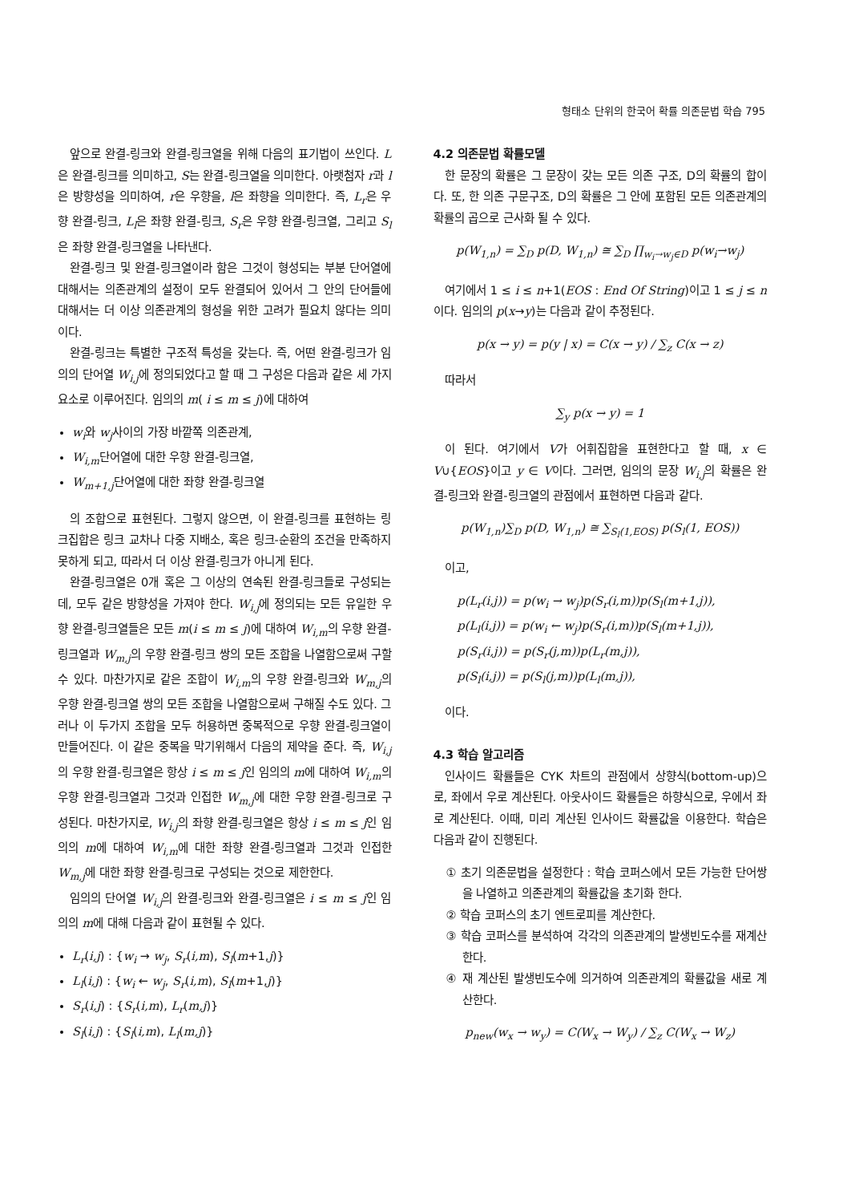형태소 단위의 한국어 확률 의존문법 학습 795
앞으로 완결-링크와 완결-링크열을 위해 다음의 표기법이 쓰인다. L은 완결-링크를 의미하고, S는 완결-링크열을 의미한다. 아랫첨자 r과 l은 방향성을 의미하여, r은 우향을, l은 좌향을 의미한다. 즉, L<sub>r</sub>은 우향 완결-링크, L<sub>l</sub>은 좌향 완결-링크, S<sub>r</sub>은 우향 완결-링크열, 그리고 S<sub>l</sub>은 좌향 완결-링크열을 나타낸다.
완결-링크 및 완결-링크열이라 함은 그것이 형성되는 부분 단어열에 대해서는 의존관계의 설정이 모두 완결되어 있어서 그 안의 단어들에 대해서는 더 이상 의존관계의 형성을 위한 고려가 필요치 않다는 의미이다.
완결-링크는 특별한 구조적 특성을 갖는다. 즉, 어떤 완결-링크가 임의의 단어열 W<sub>i,j</sub>에 정의되었다고 할 때 그 구성은 다음과 같은 세 가지 요소로 이루어진다. 임의의 m( i ≤ m ≤ j)에 대하여
w<sub>i</sub>와 w<sub>j</sub>사이의 가장 바깥쪽 의존관계,
W<sub>i,m</sub>단어열에 대한 우향 완결-링크열,
W<sub>m+1,j</sub>단어열에 대한 좌향 완결-링크열
의 조합으로 표현된다. 그렇지 않으면, 이 완결-링크를 표현하는 링크집합은 링크 교차나 다중 지배소, 혹은 링크-순환의 조건을 만족하지 못하게 되고, 따라서 더 이상 완결-링크가 아니게 된다.
완결-링크열은 0개 혹은 그 이상의 연속된 완결-링크들로 구성되는데, 모두 같은 방향성을 가져야 한다. W<sub>i,j</sub>에 정의되는 모든 유일한 우향 완결-링크열들은 모든 m(i ≤ m ≤ j)에 대하여 W<sub>i,m</sub>의 우향 완결-링크열과 W<sub>m,j</sub>의 우향 완결-링크 쌍의 모든 조합을 나열함으로써 구할 수 있다. 마찬가지로 같은 조합이 W<sub>i,m</sub>의 우향 완결-링크와 W<sub>m,j</sub>의 우향 완결-링크열 쌍의 모든 조합을 나열함으로써 구해질 수도 있다. 그러나 이 두가지 조합을 모두 허용하면 중복적으로 우향 완결-링크열이 만들어진다. 이 같은 중복을 막기위해서 다음의 제약을 준다. 즉, W<sub>i,j</sub>의 우향 완결-링크열은 항상 i ≤ m ≤ j인 임의의 m에 대하여 W<sub>i,m</sub>의 우향 완결-링크열과 그것과 인접한 W<sub>m,j</sub>에 대한 우향 완결-링크로 구성된다. 마찬가지로, W<sub>i,j</sub>의 좌향 완결-링크열은 항상 i ≤ m ≤ j인 임의의 m에 대하여 W<sub>i,m</sub>에 대한 좌향 완결-링크열과 그것과 인접한 W<sub>m,j</sub>에 대한 좌향 완결-링크로 구성되는 것으로 제한한다.
임의의 단어열 W<sub>i,j</sub>의 완결-링크와 완결-링크열은 i ≤ m ≤ j인 임의의 m에 대해 다음과 같이 표현될 수 있다.
L<sub>r</sub>(i,j) : {w<sub>i</sub> → w<sub>j</sub>, S<sub>r</sub>(i,m), S<sub>l</sub>(m+1,j)}
L<sub>l</sub>(i,j) : {w<sub>i</sub> ← w<sub>j</sub>, S<sub>r</sub>(i,m), S<sub>l</sub>(m+1,j)}
S<sub>r</sub>(i,j) : {S<sub>r</sub>(i,m), L<sub>r</sub>(m,j)}
S<sub>l</sub>(i,j) : {S<sub>l</sub>(i,m), L<sub>l</sub>(m,j)}
4.2 의존문법 확률모델
한 문장의 확률은 그 문장이 갖는 모든 의존 구조, D의 확률의 합이다. 또, 한 의존 구문구조, D의 확률은 그 안에 포함된 모든 의존관계의 확률의 곱으로 근사화 될 수 있다.
p(W<sub>1,n</sub>) = ∑<sub>D</sub> p(D, W<sub>1,n</sub>) ≅ ∑<sub>D</sub> ∏<sub>w<sub>i</sub>→w<sub>j</sub>∈D</sub> p(w<sub>i</sub>→w<sub>j</sub>)
여기에서 1 ≤ i ≤ n+1(EOS : End Of String)이고 1 ≤ j ≤ n이다. 임의의 p(x→y)는 다음과 같이 추정된다.
p(x → y) = p(y | x) = C(x → y) / ∑<sub>z</sub> C(x → z)
따라서
∑<sub>y</sub> p(x → y) = 1
이 된다. 여기에서 V가 어휘집합을 표현한다고 할 때, x ∈ V∪{EOS}이고 y ∈ V이다. 그러면, 임의의 문장 W<sub>i,j</sub>의 확률은 완결-링크와 완결-링크열의 관점에서 표현하면 다음과 같다.
p(W<sub>1,n</sub>)∑<sub>D</sub> p(D, W<sub>1,n</sub>) ≅ ∑<sub>S<sub>l</sub>(1,EOS)</sub> p(S<sub>l</sub>(1, EOS))
이고,
p(L<sub>r</sub>(i,j)) = p(w<sub>i</sub> → w<sub>j</sub>)p(S<sub>r</sub>(i,m))p(S<sub>l</sub>(m+1,j)),
p(L<sub>l</sub>(i,j)) = p(w<sub>i</sub> ← w<sub>j</sub>)p(S<sub>r</sub>(i,m))p(S<sub>l</sub>(m+1,j)),
p(S<sub>r</sub>(i,j)) = p(S<sub>r</sub>(j,m))p(L<sub>r</sub>(m,j)),
p(S<sub>l</sub>(i,j)) = p(S<sub>l</sub>(j,m))p(L<sub>l</sub>(m,j)),
이다.
4.3 학습 알고리즘
인사이드 확률들은 CYK 차트의 관점에서 상향식(bottom-up)으로, 좌에서 우로 계산된다. 아웃사이드 확률들은 하향식으로, 우에서 좌로 계산된다. 이때, 미리 계산된 인사이드 확률값을 이용한다. 학습은 다음과 같이 진행된다.
① 초기 의존문법을 설정한다 : 학습 코퍼스에서 모든 가능한 단어쌍을 나열하고 의존관계의 확률값을 초기화 한다.
② 학습 코퍼스의 초기 엔트로피를 계산한다.
③ 학습 코퍼스를 분석하여 각각의 의존관계의 발생빈도수를 재계산한다.
④ 재 계산된 발생빈도수에 의거하여 의존관계의 확률값을 새로 계산한다.
p<sub>new</sub>(w<sub>x</sub> → w<sub>y</sub>) = C(W<sub>x</sub> → W<sub>y</sub>) / ∑<sub>z</sub> C(W<sub>x</sub> → W<sub>z</sub>)